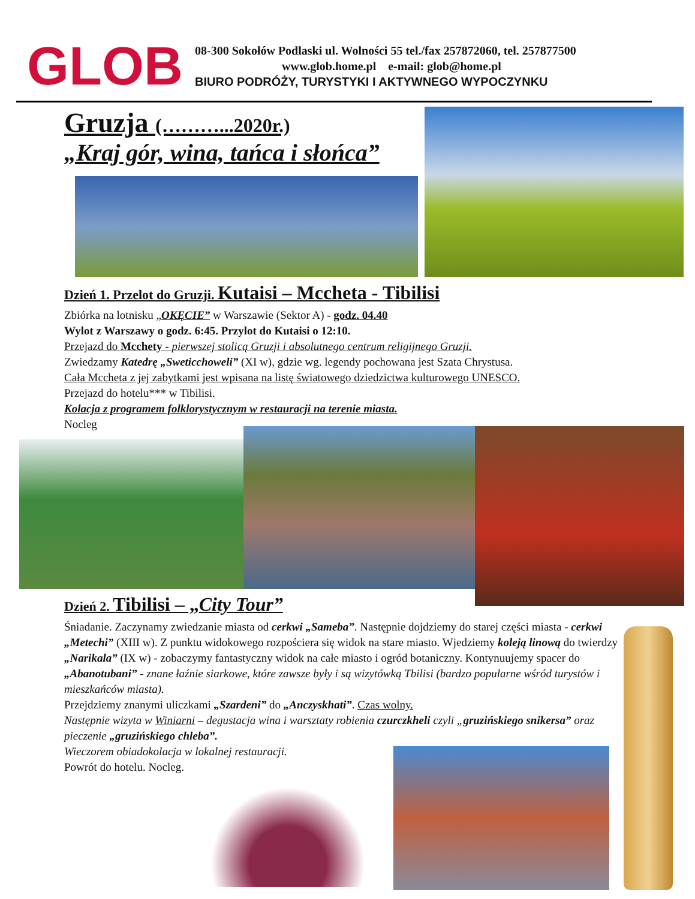GLOB
08-300 Sokołów Podlaski ul. Wolności 55 tel./fax 257872060, tel. 257877500
www.glob.home.pl e-mail: glob@home.pl
BIURO PODRÓŻY, TURYSTYKI I AKTYWNEGO WYPOCZYNKU
Gruzja (………...2020r.)
„Kraj gór, wina, tańca i słońca”
Dzień 1. Przelot do Gruzji. Kutaisi – Mccheta - Tibilisi
Zbiórka na lotnisku „OKĘCIE” w Warszawie (Sektor A) - godz. 04.40
Wylot z Warszawy o godz. 6:45. Przylot do Kutaisi o 12:10.
Przejazd do Mcchety - pierwszej stolicą Gruzji i absolutnego centrum religijnego Gruzji.
Zwiedzamy Katedrę „Sweticchoweli” (XI w), gdzie wg. legendy pochowana jest Szata Chrystusa.
Cała Mccheta z jej zabytkami jest wpisana na listę światowego dziedzictwa kulturowego UNESCO.
Przejazd do hotelu*** w Tibilisi.
Kolacja z programem folklorystycznym w restauracji na terenie miasta.
Nocleg
Dzień 2. Tibilisi – „City Tour”
Śniadanie. Zaczynamy zwiedzanie miasta od cerkwi „Sameba”. Następnie dojdziemy do starej części miasta - cerkwi „Metechi” (XIII w). Z punktu widokowego rozpościera się widok na stare miasto. Wjedziemy koleją linową do twierdzy „Narikala” (IX w) - zobaczymy fantastyczny widok na całe miasto i ogród botaniczny. Kontynuujemy spacer do „Abanotubani” - znane łaźnie siarkowe, które zawsze były i są wizytówką Tbilisi (bardzo popularne wśród turystów i mieszkańców miasta).
Przejdziemy znanymi uliczkami „Szardeni” do „Anczyskhati”. Czas wolny.
Następnie wizyta w Winiarni – degustacja wina i warsztaty robienia czurczkheli czyli „gruzińskiego snikersa” oraz pieczenie „gruzińskiego chleba”.
Wieczorem obiadokolacja w lokalnej restauracji.
Powrót do hotelu. Nocleg.